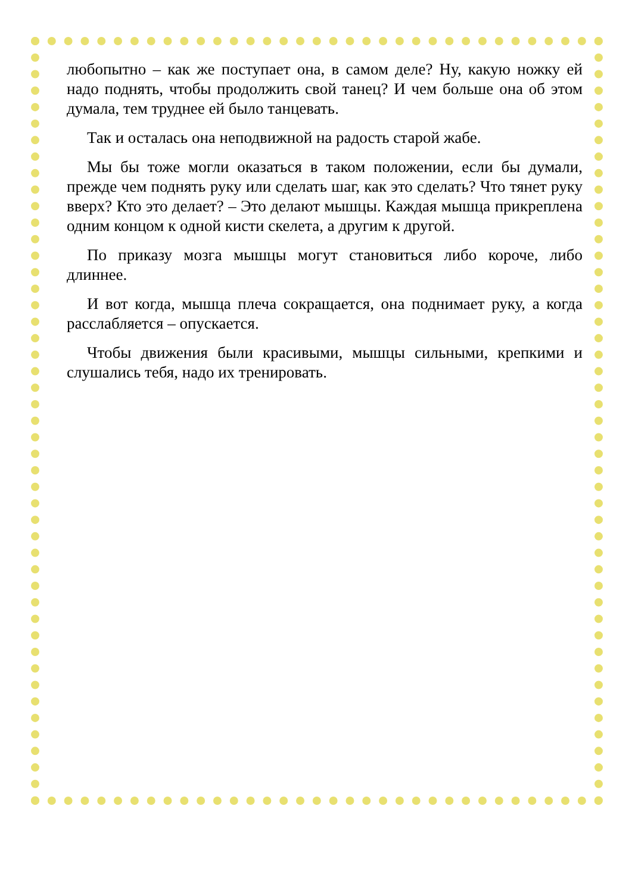любопытно – как же поступает она, в самом деле? Ну, какую ножку ей надо поднять, чтобы продолжить свой танец? И чем больше она об этом думала, тем труднее ей было танцевать.
Так и осталась она неподвижной на радость старой жабе.
Мы бы тоже могли оказаться в таком положении, если бы думали, прежде чем поднять руку или сделать шаг, как это сделать? Что тянет руку вверх? Кто это делает? – Это делают мышцы. Каждая мышца прикреплена одним концом к одной кисти скелета, а другим к другой.
По приказу мозга мышцы могут становиться либо короче, либо длиннее.
И вот когда, мышца плеча сокращается, она поднимает руку, а когда расслабляется – опускается.
Чтобы движения были красивыми, мышцы сильными, крепкими и слушались тебя, надо их тренировать.